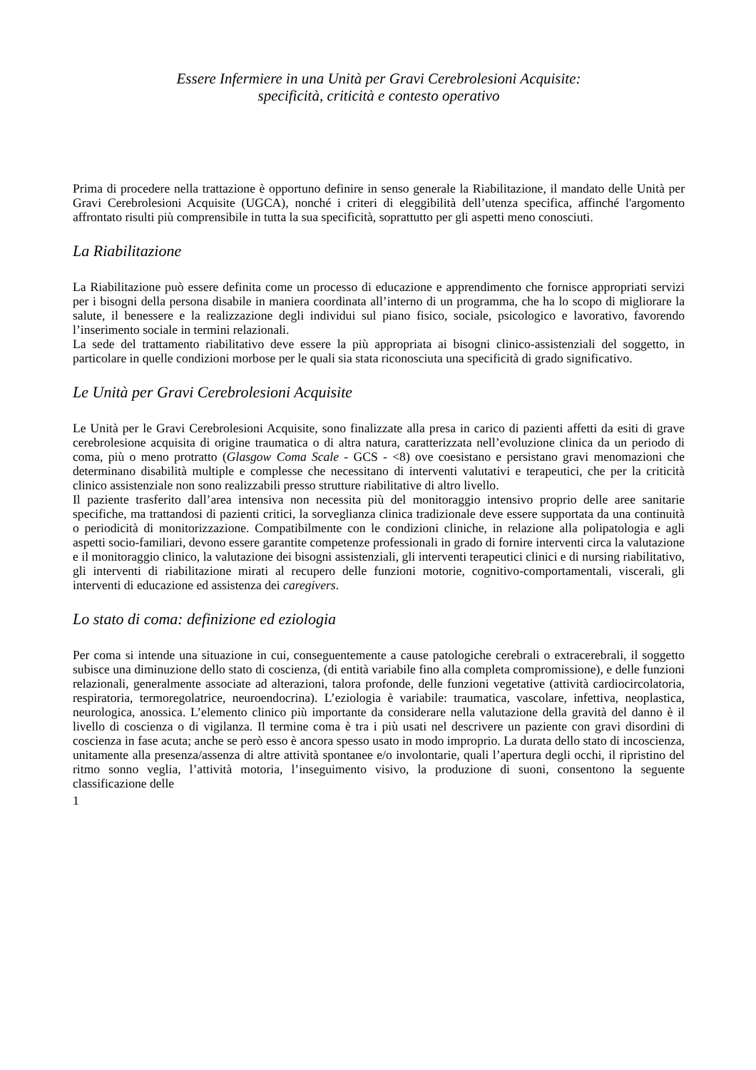Essere Infermiere in una Unità per Gravi Cerebrolesioni Acquisite:
specificità, criticità e contesto operativo
Prima di procedere nella trattazione è opportuno definire in senso generale la Riabilitazione, il mandato delle Unità per Gravi Cerebrolesioni Acquisite (UGCA), nonché i criteri di eleggibilità dell’utenza specifica, affinché l'argomento affrontato risulti più comprensibile in tutta la sua specificità, soprattutto per gli aspetti meno conosciuti.
La Riabilitazione
La Riabilitazione può essere definita come un processo di educazione e apprendimento che fornisce appropriati servizi per i bisogni della persona disabile in maniera coordinata all’interno di un programma, che ha lo scopo di migliorare la salute, il benessere e la realizzazione degli individui sul piano fisico, sociale, psicologico e lavorativo, favorendo l’inserimento sociale in termini relazionali.
La sede del trattamento riabilitativo deve essere la più appropriata ai bisogni clinico-assistenziali del soggetto, in particolare in quelle condizioni morbose per le quali sia stata riconosciuta una specificità di grado significativo.
Le Unità per Gravi Cerebrolesioni Acquisite
Le Unità per le Gravi Cerebrolesioni Acquisite, sono finalizzate alla presa in carico di pazienti affetti da esiti di grave cerebrolesione acquisita di origine traumatica o di altra natura, caratterizzata nell’evoluzione clinica da un periodo di coma, più o meno protratto (Glasgow Coma Scale - GCS - <8) ove coesistano e persistano gravi menomazioni che determinano disabilità multiple e complesse che necessitano di interventi valutativi e terapeutici, che per la criticità clinico assistenziale non sono realizzabili presso strutture riabilitative di altro livello.
Il paziente trasferito dall’area intensiva non necessita più del monitoraggio intensivo proprio delle aree sanitarie specifiche, ma trattandosi di pazienti critici, la sorveglianza clinica tradizionale deve essere supportata da una continuità o periodicità di monitorizzazione. Compatibilmente con le condizioni cliniche, in relazione alla polipatologia e agli aspetti socio-familiari, devono essere garantite competenze professionali in grado di fornire interventi circa la valutazione e il monitoraggio clinico, la valutazione dei bisogni assistenziali, gli interventi terapeutici clinici e di nursing riabilitativo, gli interventi di riabilitazione mirati al recupero delle funzioni motorie, cognitivo-comportamentali, viscerali, gli interventi di educazione ed assistenza dei caregivers.
Lo stato di coma: definizione ed eziologia
Per coma si intende una situazione in cui, conseguentemente a cause patologiche cerebrali o extracerebrali, il soggetto subisce una diminuzione dello stato di coscienza, (di entità variabile fino alla completa compromissione), e delle funzioni relazionali, generalmente associate ad alterazioni, talora profonde, delle funzioni vegetative (attività cardiocircolatoria, respiratoria, termoregolatrice, neuroendocrina). L’eziologia è variabile: traumatica, vascolare, infettiva, neoplastica, neurologica, anossica. L’elemento clinico più importante da considerare nella valutazione della gravità del danno è il livello di coscienza o di vigilanza. Il termine coma è tra i più usati nel descrivere un paziente con gravi disordini di coscienza in fase acuta; anche se però esso è ancora spesso usato in modo improprio. La durata dello stato di incoscienza, unitamente alla presenza/assenza di altre attività spontanee e/o involontarie, quali l’apertura degli occhi, il ripristino del ritmo sonno veglia, l’attività motoria, l’inseguimento visivo, la produzione di suoni, consentono la seguente classificazione delle
1